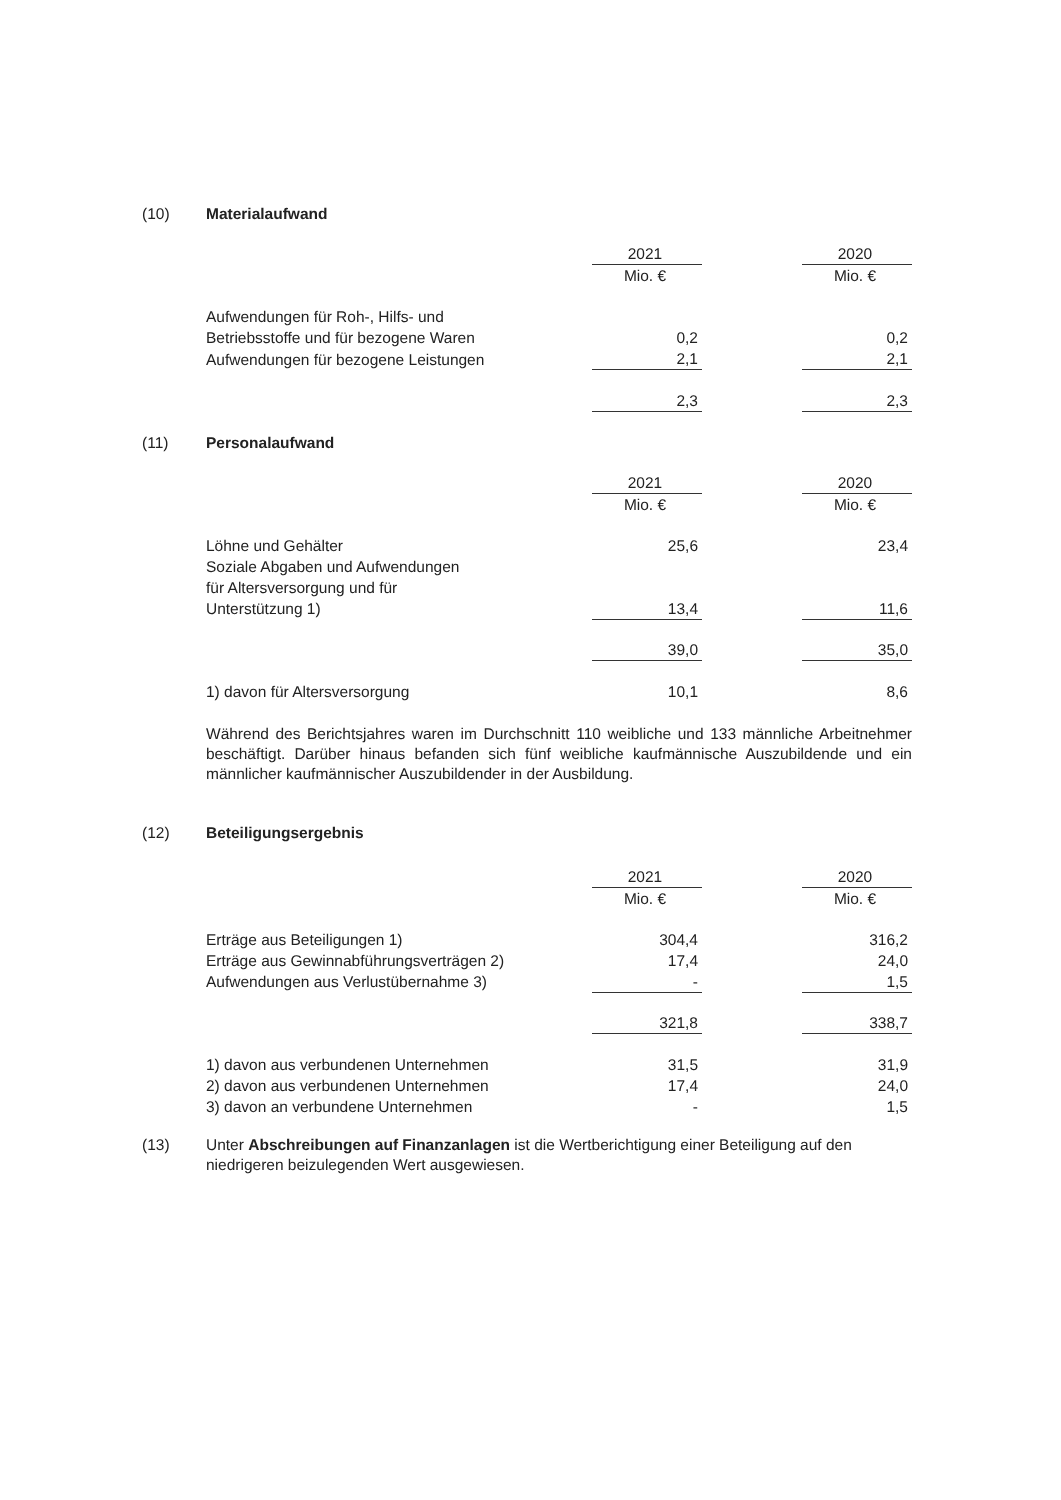(10) Materialaufwand
| | 2021 | | 2020 |
| | Mio. € | | Mio. € |
| Aufwendungen für Roh-, Hilfs- und | | | |
| Betriebsstoffe und für bezogene Waren | 0,2 | | 0,2 |
| Aufwendungen für bezogene Leistungen | 2,1 | | 2,1 |
| | 2,3 | | 2,3 |
(11) Personalaufwand
| | 2021 | | 2020 |
| | Mio. € | | Mio. € |
| Löhne und Gehälter | 25,6 | | 23,4 |
| Soziale Abgaben und Aufwendungen | | | |
| für Altersversorgung und für | | | |
| Unterstützung 1) | 13,4 | | 11,6 |
| | 39,0 | | 35,0 |
| 1) davon für Altersversorgung | 10,1 | | 8,6 |
Während des Berichtsjahres waren im Durchschnitt 110 weibliche und 133 männliche Arbeitnehmer beschäftigt. Darüber hinaus befanden sich fünf weibliche kaufmännische Auszubildende und ein männlicher kaufmännischer Auszubildender in der Ausbildung.
(12) Beteiligungsergebnis
| | 2021 | | 2020 |
| | Mio. € | | Mio. € |
| Erträge aus Beteiligungen 1) | 304,4 | | 316,2 |
| Erträge aus Gewinnabführungsverträgen 2) | 17,4 | | 24,0 |
| Aufwendungen aus Verlustübernahme 3) | - | | 1,5 |
| | 321,8 | | 338,7 |
| 1) davon aus verbundenen Unternehmen | 31,5 | | 31,9 |
| 2) davon aus verbundenen Unternehmen | 17,4 | | 24,0 |
| 3) davon an verbundene Unternehmen | - | | 1,5 |
(13) Unter Abschreibungen auf Finanzanlagen ist die Wertberichtigung einer Beteiligung auf den niedrigeren beizulegenden Wert ausgewiesen.